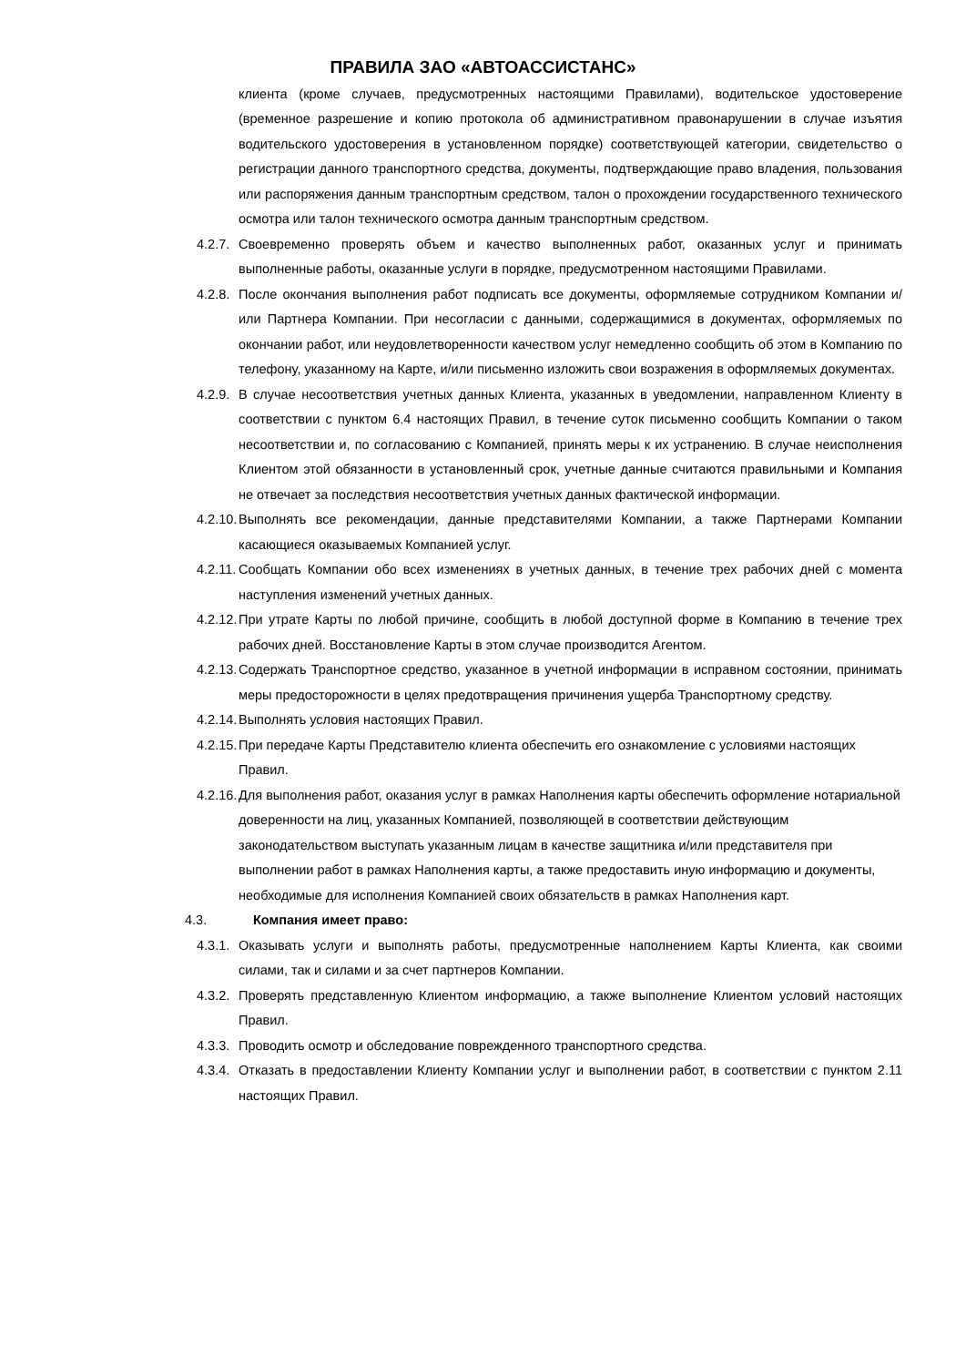ПРАВИЛА ЗАО «АВТОАССИСТАНС»
клиента (кроме случаев, предусмотренных настоящими Правилами), водительское удостоверение (временное разрешение и копию протокола об административном правонарушении в случае изъятия водительского удостоверения в установленном порядке) соответствующей категории, свидетельство о регистрации данного транспортного средства, документы, подтверждающие право владения, пользования или распоряжения данным транспортным средством, талон о прохождении государственного технического осмотра или талон технического осмотра данным транспортным средством.
4.2.7. Своевременно проверять объем и качество выполненных работ, оказанных услуг и принимать выполненные работы, оказанные услуги в порядке, предусмотренном настоящими Правилами.
4.2.8. После окончания выполнения работ подписать все документы, оформляемые сотрудником Компании и/или Партнера Компании. При несогласии с данными, содержащимися в документах, оформляемых по окончании работ, или неудовлетворенности качеством услуг немедленно сообщить об этом в Компанию по телефону, указанному на Карте, и/или письменно изложить свои возражения в оформляемых документах.
4.2.9. В случае несоответствия учетных данных Клиента, указанных в уведомлении, направленном Клиенту в соответствии с пунктом 6.4 настоящих Правил, в течение суток письменно сообщить Компании о таком несоответствии и, по согласованию с Компанией, принять меры к их устранению. В случае неисполнения Клиентом этой обязанности в установленный срок, учетные данные считаются правильными и Компания не отвечает за последствия несоответствия учетных данных фактической информации.
4.2.10. Выполнять все рекомендации, данные представителями Компании, а также Партнерами Компании касающиеся оказываемых Компанией услуг.
4.2.11. Сообщать Компании обо всех изменениях в учетных данных, в течение трех рабочих дней с момента наступления изменений учетных данных.
4.2.12. При утрате Карты по любой причине, сообщить в любой доступной форме в Компанию в течение трех рабочих дней. Восстановление Карты в этом случае производится Агентом.
4.2.13. Содержать Транспортное средство, указанное в учетной информации в исправном состоянии, принимать меры предосторожности в целях предотвращения причинения ущерба Транспортному средству.
4.2.14. Выполнять условия настоящих Правил.
4.2.15. При передаче Карты Представителю клиента обеспечить его ознакомление с условиями настоящих Правил.
4.2.16. Для выполнения работ, оказания услуг в рамках Наполнения карты обеспечить оформление нотариальной доверенности на лиц, указанных Компанией, позволяющей в соответствии действующим законодательством выступать указанным лицам в качестве защитника и/или представителя при выполнении работ в рамках Наполнения карты, а также предоставить иную информацию и документы, необходимые для исполнения Компанией своих обязательств в рамках Наполнения карт.
4.3. Компания имеет право:
4.3.1. Оказывать услуги и выполнять работы, предусмотренные наполнением Карты Клиента, как своими силами, так и силами и за счет партнеров Компании.
4.3.2. Проверять представленную Клиентом информацию, а также выполнение Клиентом условий настоящих Правил.
4.3.3. Проводить осмотр и обследование поврежденного транспортного средства.
4.3.4. Отказать в предоставлении Клиенту Компании услуг и выполнении работ, в соответствии с пунктом 2.11 настоящих Правил.